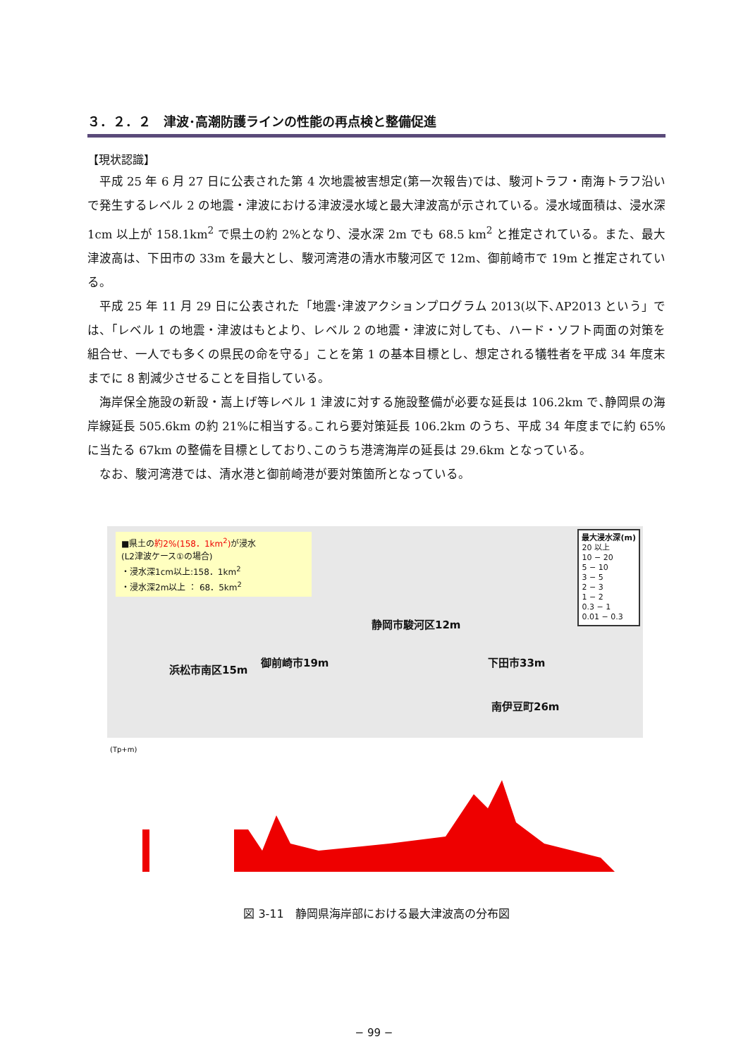３．２．２　津波･高潮防護ラインの性能の再点検と整備促進
【現状認識】
平成 25 年 6 月 27 日に公表された第 4 次地震被害想定(第一次報告)では、駿河トラフ・南海トラフ沿いで発生するレベル 2 の地震・津波における津波浸水域と最大津波高が示されている。浸水域面積は、浸水深 1cm 以上が 158.1km<sup>2</sup> で県土の約 2%となり、浸水深 2m でも 68.5 km<sup>2</sup> と推定されている。また、最大津波高は、下田市の 33m を最大とし、駿河湾港の清水市駿河区で 12m、御前崎市で 19m と推定されている。
平成 25 年 11 月 29 日に公表された「地震･津波アクションプログラム 2013(以下､AP2013 という」では、「レベル 1 の地震・津波はもとより、レベル 2 の地震・津波に対しても、ハード・ソフト両面の対策を組合せ、一人でも多くの県民の命を守る」ことを第 1 の基本目標とし、想定される犠牲者を平成 34 年度末までに 8 割減少させることを目指している。
海岸保全施設の新設・嵩上げ等レベル 1 津波に対する施設整備が必要な延長は 106.2km で､静岡県の海岸線延長 505.6km の約 21%に相当する｡これら要対策延長 106.2km のうち、平成 34 年度までに約 65%に当たる 67km の整備を目標としており､このうち港湾海岸の延長は 29.6km となっている。
なお、駿河湾港では、清水港と御前崎港が要対策箇所となっている。
■県土の約2%(158．1km<sup>2</sup>) が浸水
(L2津波ケース①の場合)
・浸水深1cm以上:158．1km<sup>2</sup>
・浸水深2m以上 ： 68．5km<sup>2</sup>
最大浸水深(m)
20 以上
10 − 20
5 − 10
3 − 5
2 − 3
1 − 2
0.3 − 1
0.01 − 0.3
浜松市南区15m
御前崎市19m
静岡市駿河区12m
南伊豆町26m
下田市33m
(Tp+m)
図 3-11　静岡県海岸部における最大津波高の分布図
− 99 −